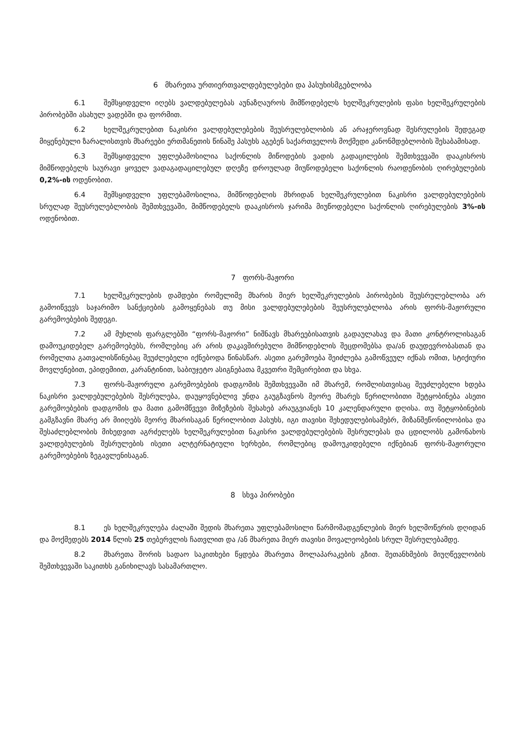6 მხარეთა ურთიერთვალდებულებები და პასუხისმგებლობა
6.1 შემსყიდველი იღებს ვალდებულებას აუნაზღაუროს მიმწოდებელს ხელშეკრულების ფასი ხელშეკრულების პირობებში ასახულ ვადებში და ფორმით.
6.2 ხელშეკრულებით ნაკისრი ვალდებულებების შეუსრულებლობის ან არაჯეროვნად შესრულების შედეგად მიყენებული ზარალისთვის მხარეები ერთმანეთის წინაშე პასუხს აგებენ საქართველოს მოქმედი კანონმდებლობის შესაბამისად.
6.3 შემსყიდველი უფლებამოსილია საქონლის მიწოდების ვადის გადაცილების შემთხვევაში დააკისროს მიმწოდებელს საურავი ყოველ ვადაგადაცილებულ დღეზე დროულად მიუწოდებელი საქონლის რაოდენობის ღირებულების 0,2%-ის ოდენობით.
6.4 შემსყიდველი უფლებამოსილია, მიმწოდებლის მხრიდან ხელშეკრულებით ნაკისრი ვალდებულებების სრულად შეუსრულებლობის შემთხვევაში, მიმწოდებელს დააკისროს ჯარიმა მიუწოდებელი საქონლის ღირებულების 3%-ის ოდენობით.
7 ფორს-მაჟორი
7.1 ხელშეკრულების დამდები რომელიმე მხარის მიერ ხელშეკრულების პირობების შეუსრულებლობა არ გამოიწვევს საჯარიმო სანქციების გამოყენებას თუ მისი ვალდებულებების შეუსრულებლობა არის ფორს-მაჟორული გარემოებების შედეგი.
7.2 ამ მუხლის ფარგლებში “ფორს-მაჟორი” ნიშნავს მხარეებისათვის გადაულახავ და მათი კონტროლისაგან დამოუკიდებელ გარემოებებს, რომლებიც არ არის დაკავშირებული მიმწოდებლის შეცდომებსა და/ან დაუდევრობასთან და რომელთა გათვალისწინებაც შეუძლებელი იქნებოდა წინასწარ. ასეთი გარემოება შეიძლება გამოწვეულ იქნას ომით, სტიქიური მოვლენებით, ეპიდემიით, კარანტინით, საბიუჯეტო ასიგნებათა მკვეთრი შემცირებით და სხვა.
7.3 ფორს-მაჟორული გარემოებების დადგომის შემთხვევაში იმ მხარემ, რომლისთვისაც შეუძლებელი ხდება ნაკისრი ვალდებულებების შესრულება, დაუყოვნებლივ უნდა გაუგზავნოს მეორე მხარეს წერილობითი შეტყობინება ასეთი გარემოებების დადგომის და მათი გამომწვევი მიზეზების შესახებ არაუგვიანეს 10 კალენდარული დღისა. თუ შეტყობინების გამგზავნი მხარე არ მიიღებს მეორე მხარისაგან წერილობით პასუხს, იგი თავისი შეხედულებისამებრ, მიზანშეწონილობისა და შესაძლებლობის მიხედვით აგრძელებს ხელშეკრულებით ნაკისრი ვალდებულებების შესრულებას და ცდილობს გამონახოს ვალდებულების შესრულების ისეთი ალტერნატიული ხერხები, რომლებიც დამოუკიდებელი იქნებიან ფორს-მაჟორული გარემოებების ზეგავლენისაგან.
8 სხვა პირობები
8.1 ეს ხელშეკრულება ძალაში შედის მხარეთა უფლებამოსილი წარმომადგენლების მიერ ხელმოწერის დღიდან და მოქმედებს 2014 წლის 25 თებერვლის ჩათვლით და /ან მხარეთა მიერ თავისი მოვალეობების სრულ შესრულებამდე.
8.2 მხარეთა შორის სადაო საკითხები წყდება მხარეთა მოლაპარაკების გზით. შეთანხმების მიუღწევლობის შემთხვევაში საკითხს განიხილავს სასამართლო.